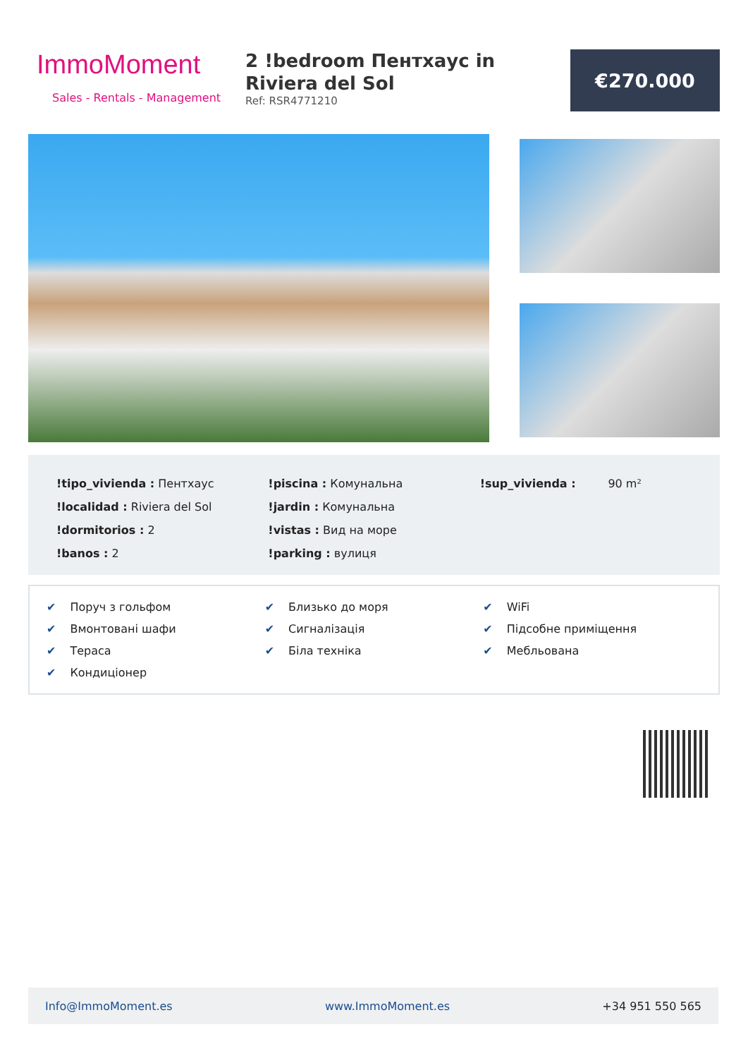ImmoMoment
Sales - Rentals - Management
2 !bedroom Пентхаус in Riviera del Sol
Ref: RSR4771210
€270.000
!tipo_vivienda : Пентхаус
!localidad : Riviera del Sol
!dormitorios : 2
!banos : 2
!piscina : Комунальна
!jardin : Комунальна
!vistas : Вид на море
!parking : вулиця
!sup_vivienda : 90 m²
✔ Поруч з гольфом
✔ Близько до моря
✔ WiFi
✔ Вмонтовані шафи
✔ Сигналізація
✔ Підсобне приміщення
✔ Тераса
✔ Біла техніка
✔ Мебльована
✔ Кондиціонер
Info@ImmoMoment.es www.ImmoMoment.es +34 951 550 565